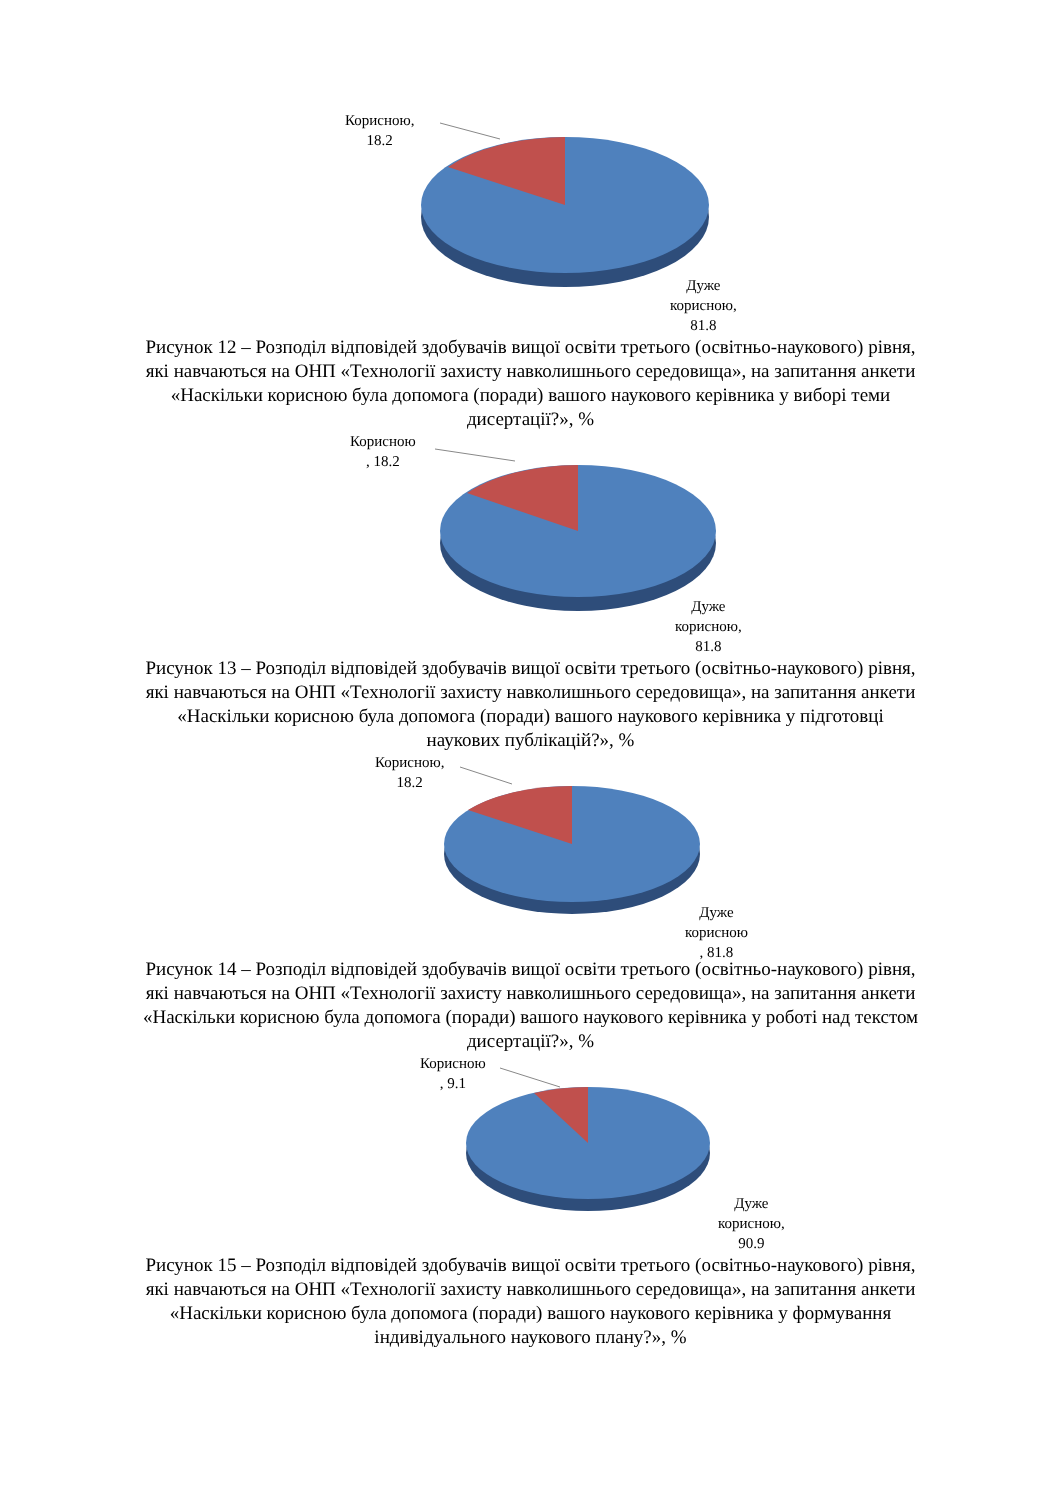Корисною,
18.2
Дуже
корисною,
81.8
Рисунок 12 – Розподіл відповідей здобувачів вищої освіти третього (освітньо-наукового) рівня, які навчаються на ОНП «Технології захисту навколишнього середовища», на запитання анкети «Наскільки корисною була допомога (поради) вашого наукового керівника у виборі теми дисертації?», %
Корисною
, 18.2
Дуже
корисною,
81.8
Рисунок 13 – Розподіл відповідей здобувачів вищої освіти третього (освітньо-наукового) рівня, які навчаються на ОНП «Технології захисту навколишнього середовища», на запитання анкети «Наскільки корисною була допомога (поради) вашого наукового керівника у підготовці наукових публікацій?», %
Корисною,
18.2
Дуже
корисною
, 81.8
Рисунок 14 – Розподіл відповідей здобувачів вищої освіти третього (освітньо-наукового) рівня, які навчаються на ОНП «Технології захисту навколишнього середовища», на запитання анкети «Наскільки корисною була допомога (поради) вашого наукового керівника у роботі над текстом дисертації?», %
Корисною
, 9.1
Дуже
корисною,
90.9
Рисунок 15 – Розподіл відповідей здобувачів вищої освіти третього (освітньо-наукового) рівня, які навчаються на ОНП «Технології захисту навколишнього середовища», на запитання анкети «Наскільки корисною була допомога (поради) вашого наукового керівника у формування індивідуального наукового плану?», %